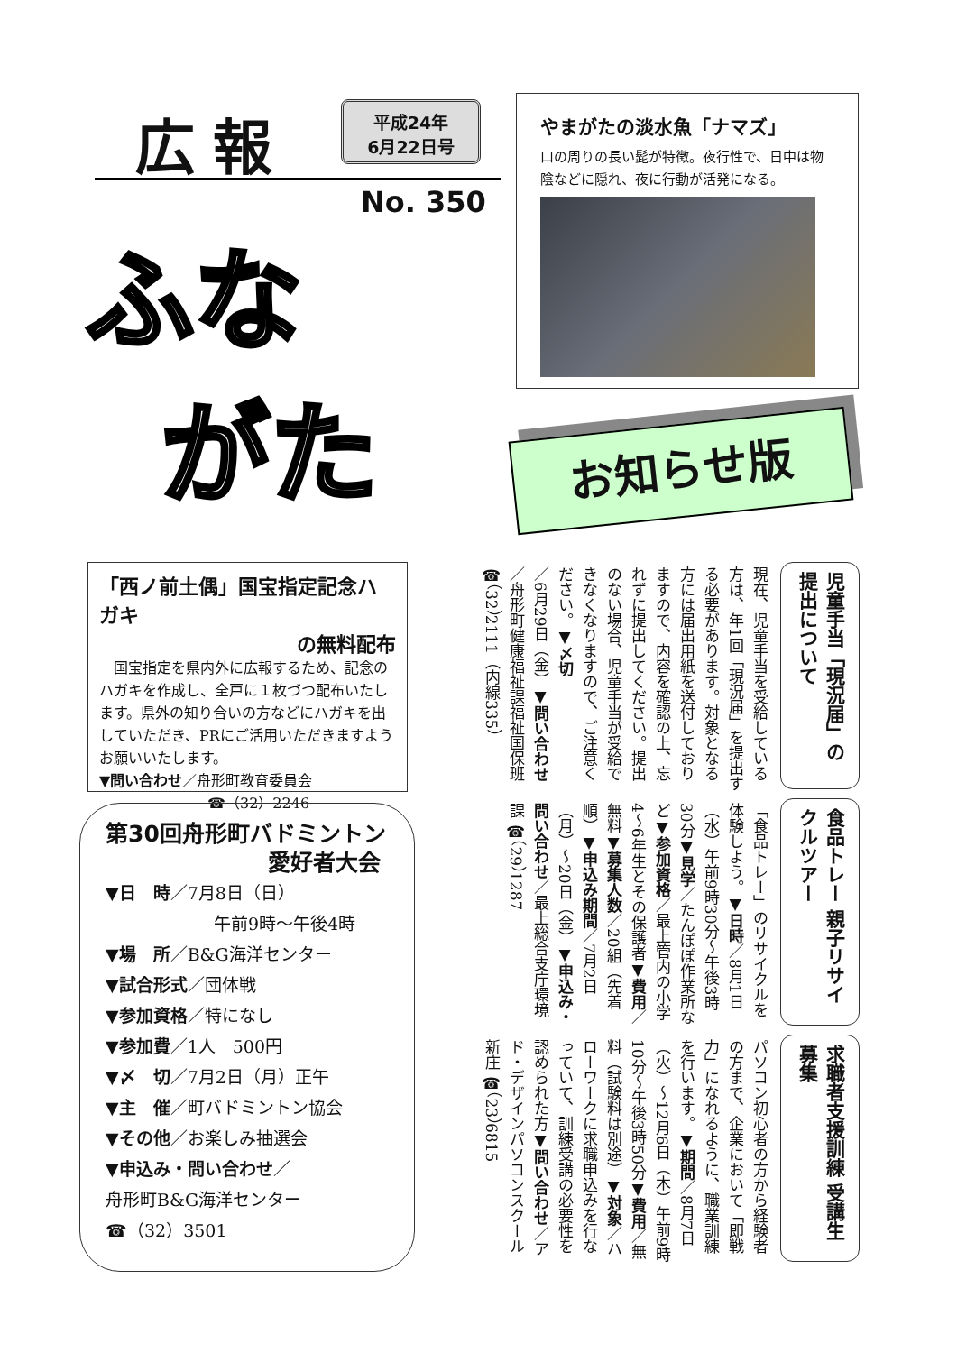広報
平成24年
6月22日号
No. 350
ふな
がた
やまがたの淡水魚「ナマズ」
口の周りの長い髭が特徴。夜行性で、日中は物陰などに隠れ、夜に行動が活発になる。
お知らせ版
「西ノ前土偶」国宝指定記念ハガキ
の無料配布
　国宝指定を県内外に広報するため、記念のハガキを作成し、全戸に１枚づつ配布いたします。県外の知り合いの方などにハガキを出していただき、PRにご活用いただきますようお願いいたします。
▼問い合わせ／舟形町教育委員会
☎（32）2246
第30回舟形町バドミントン
愛好者大会
▼日　時／7月8日（日）
午前9時～午後4時
▼場　所／B&G海洋センター
▼試合形式／団体戦
▼参加資格／特になし
▼参加費／1人　500円
▼〆　切／7月2日（月）正午
▼主　催／町バドミントン協会
▼その他／お楽しみ抽選会
▼申込み・問い合わせ／
舟形町B&G海洋センター
☎（32）3501
児童手当「現況届」の 提出について
現在、児童手当を受給している方は、年1回「現況届」を提出する必要があります。対象となる方には届出用紙を送付しておりますので、内容を確認の上、忘れずに提出してください。提出のない場合、児童手当が受給できなくなりますので、ご注意ください。▼〆切／6月29日（金）▼問い合わせ／舟形町健康福祉課福祉国保班 ☎（32）2111（内線335）
食品トレー 親子リサイクルツアー
「食品トレー」のリサイクルを体験しよう。▼日時／8月1日（水）午前9時30分～午後3時30分▼見学／たんぽぽ作業所など▼参加資格／最上管内の小学4～6年生とその保護者▼費用／無料▼募集人数／20組（先着順）▼申込み期間／7月2日（月）～20日（金）▼申込み・問い合わせ／最上総合支庁環境課 ☎（29）1287
求職者支援訓練 受講生募集
パソコン初心者の方から経験者の方まで、企業において「即戦力」になれるように、職業訓練を行います。▼期間／8月7日（火）～12月6日（木）午前9時10分～午後3時50分▼費用／無料（試験料は別途）▼対象／ハローワークに求職申込みを行なっていて、訓練受講の必要性を認められた方▼問い合わせ／アド・デザインパソコンスクール新庄 ☎（23）6815